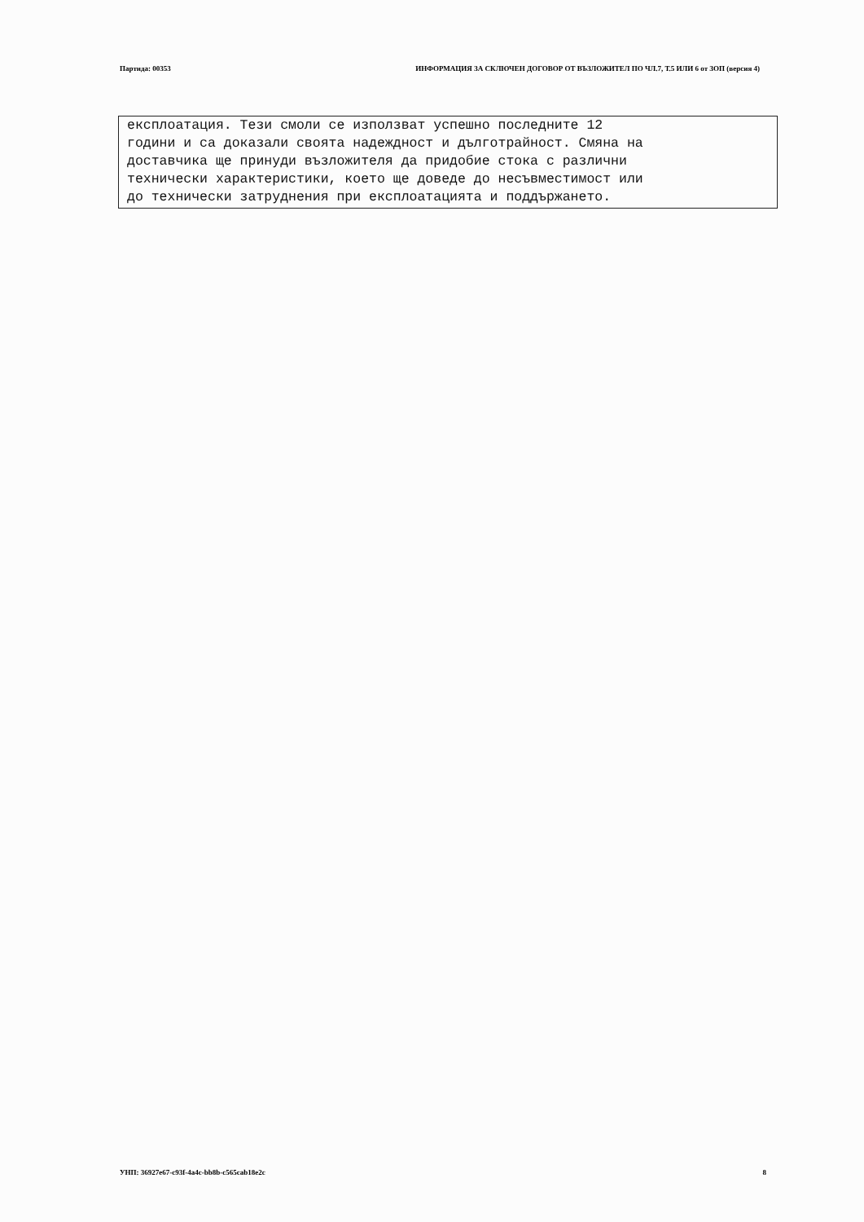Партида: 00353 ИНФОРМАЦИЯ ЗА СКЛЮЧЕН ДОГОВОР ОТ ВЪЗЛОЖИТЕЛ ПО ЧЛ.7, Т.5 ИЛИ 6 от ЗОП (версия 4)
експлоатация. Тези смоли се използват успешно последните 12 години и са доказали своята надеждност и дълготрайност. Смяна на доставчика ще принуди възложителя да придобие стока с различни технически характеристики, което ще доведе до несъвместимост или до технически затруднения при експлоатацията и поддържането.
УНП: 36927e67-c93f-4a4c-bb8b-c565cab18e2c 8